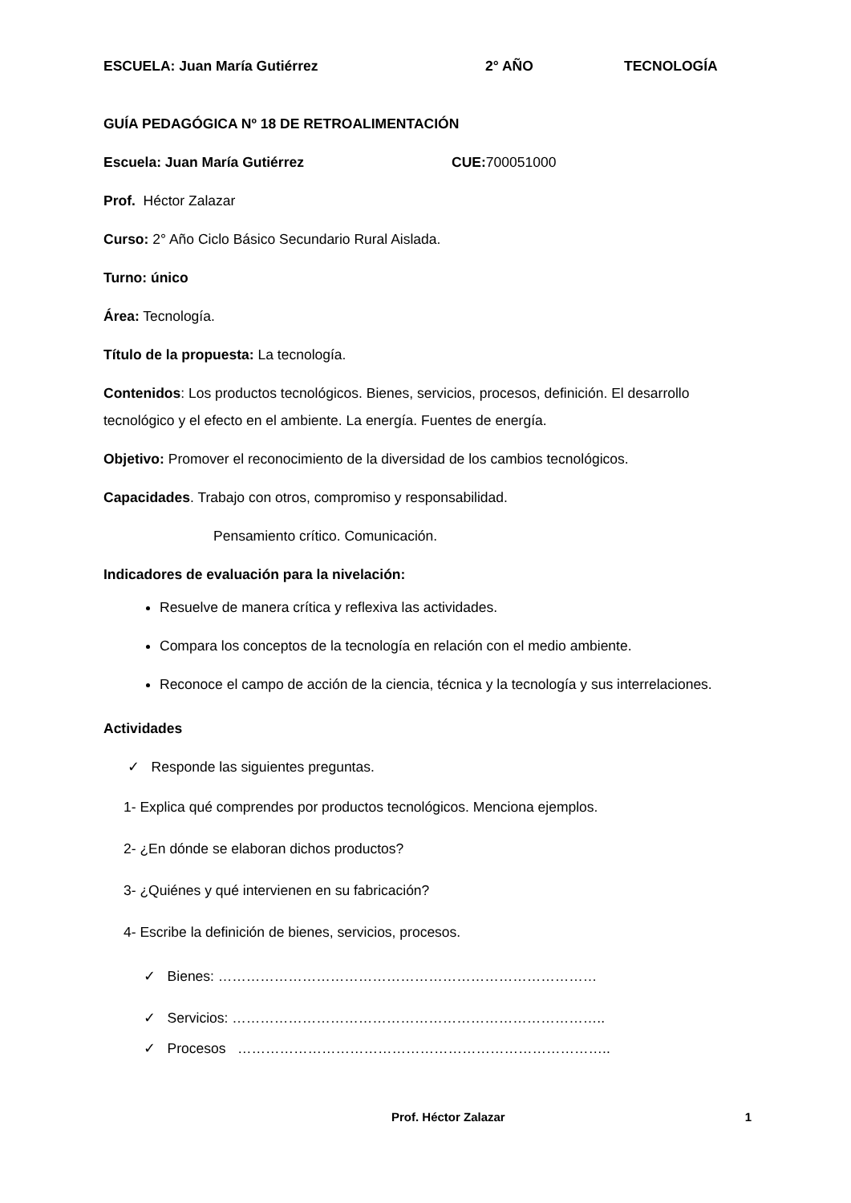ESCUELA: Juan María Gutiérrez 2° AÑO TECNOLOGÍA
GUÍA PEDAGÓGICA Nº 18 DE RETROALIMENTACIÓN
Escuela: Juan María Gutiérrez CUE: 700051000
Prof. Héctor Zalazar
Curso: 2° Año Ciclo Básico Secundario Rural Aislada.
Turno: único
Área: Tecnología.
Título de la propuesta: La tecnología.
Contenidos: Los productos tecnológicos. Bienes, servicios, procesos, definición. El desarrollo tecnológico y el efecto en el ambiente. La energía. Fuentes de energía.
Objetivo: Promover el reconocimiento de la diversidad de los cambios tecnológicos.
Capacidades. Trabajo con otros, compromiso y responsabilidad.
Pensamiento crítico. Comunicación.
Indicadores de evaluación para la nivelación:
Resuelve de manera crítica y reflexiva las actividades.
Compara los conceptos de la tecnología en relación con el medio ambiente.
Reconoce el campo de acción de la ciencia, técnica y la tecnología y sus interrelaciones.
Actividades
✓ Responde las siguientes preguntas.
1- Explica qué comprendes por productos tecnológicos. Menciona ejemplos.
2- ¿En dónde se elaboran dichos productos?
3- ¿Quiénes y qué intervienen en su fabricación?
4- Escribe la definición de bienes, servicios, procesos.
✓ Bienes: ………………………………………………………………………
✓ Servicios: ……………………………………………………………………..
✓ Procesos ……………………………………………………………………..
Prof. Héctor Zalazar 1